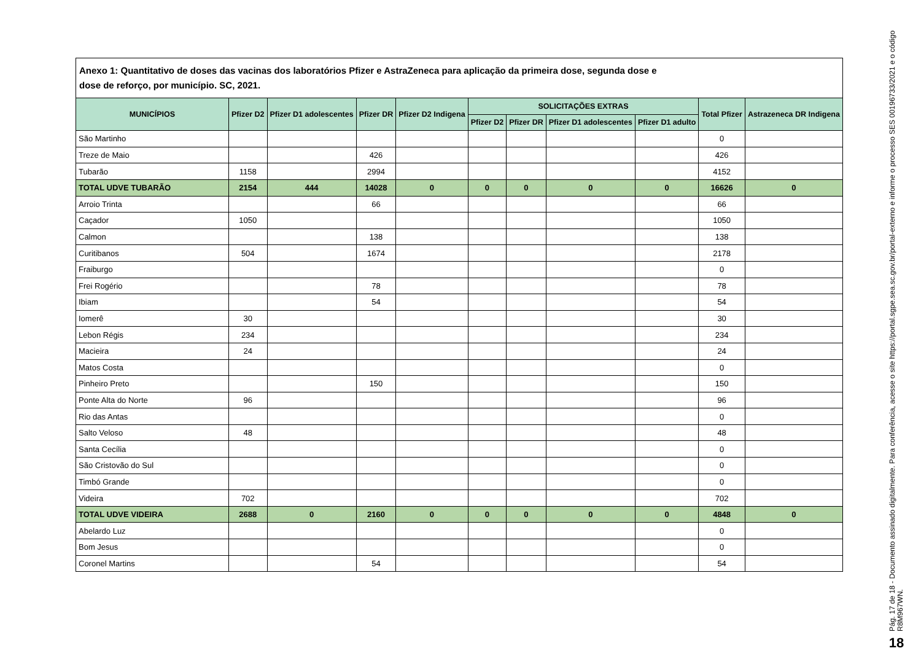Anexo 1: Quantitativo de doses das vacinas dos laboratórios Pfizer e AstraZeneca para aplicação da primeira dose, segunda dose e
dose de reforço, por município. SC, 2021.
| MUNICÍPIOS | Pfizer D2 | Pfizer D1 adolescentes | Pfizer DR | Pfizer D2 Indigena | SOLICITAÇÕES EXTRAS | | | | Total Pfizer | Astrazeneca DR Indigena |
| --- | --- | --- | --- | --- | --- | --- | --- | --- | --- | --- |
| | | | | | Pfizer D2 | Pfizer DR | Pfizer D1 adolescentes | Pfizer D1 adulto | | |
| São Martinho | | | | | | | | | 0 | |
| Treze de Maio | | | 426 | | | | | | 426 | |
| Tubarão | 1158 | | 2994 | | | | | | 4152 | |
| TOTAL UDVE TUBARÃO | 2154 | 444 | 14028 | 0 | 0 | 0 | 0 | 0 | 16626 | 0 |
| Arroio Trinta | | | 66 | | | | | | 66 | |
| Caçador | 1050 | | | | | | | | 1050 | |
| Calmon | | | 138 | | | | | | 138 | |
| Curitibanos | 504 | | 1674 | | | | | | 2178 | |
| Fraiburgo | | | | | | | | | 0 | |
| Frei Rogério | | | 78 | | | | | | 78 | |
| Ibiam | | | 54 | | | | | | 54 | |
| Iomerê | 30 | | | | | | | | 30 | |
| Lebon Régis | 234 | | | | | | | | 234 | |
| Macieira | 24 | | | | | | | | 24 | |
| Matos Costa | | | | | | | | | 0 | |
| Pinheiro Preto | | | 150 | | | | | | 150 | |
| Ponte Alta do Norte | 96 | | | | | | | | 96 | |
| Rio das Antas | | | | | | | | | 0 | |
| Salto Veloso | 48 | | | | | | | | 48 | |
| Santa Cecília | | | | | | | | | 0 | |
| São Cristovão do Sul | | | | | | | | | 0 | |
| Timbó Grande | | | | | | | | | 0 | |
| Videira | 702 | | | | | | | | 702 | |
| TOTAL UDVE VIDEIRA | 2688 | 0 | 2160 | 0 | 0 | 0 | 0 | 0 | 4848 | 0 |
| Abelardo Luz | | | | | | | | | 0 | |
| Bom Jesus | | | | | | | | | 0 | |
| Coronel Martins | | | 54 | | | | | | 54 | |
Pág. 17 de 18 - Documento assinado digitalmente. Para conferência, acesse o site https://portal.sgpe.sea.sc.gov.br/portal-externo e informe o processo SES 00196733/2021 e o código R8M967WN.
18